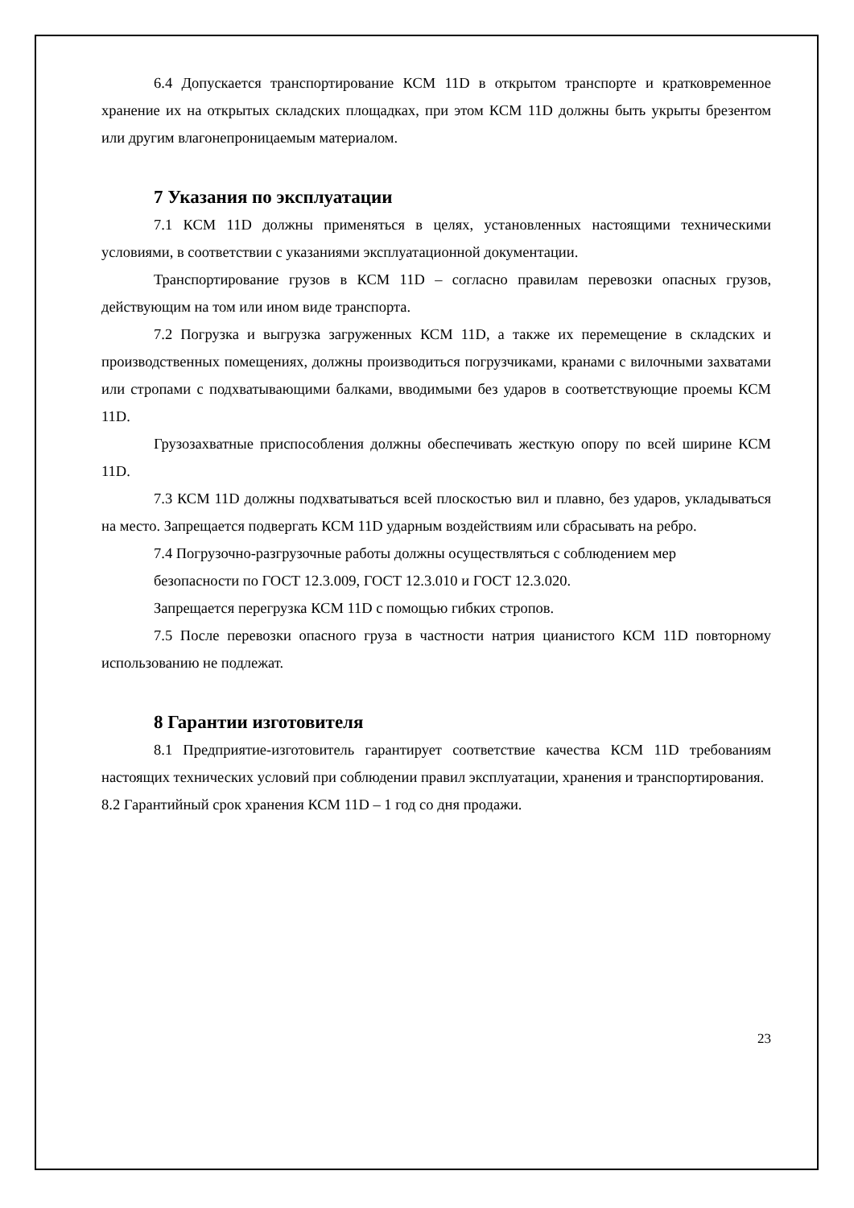6.4 Допускается транспортирование КСМ 11D в открытом транспорте и кратковременное хранение их на открытых складских площадках, при этом КСМ 11D должны быть укрыты брезентом или другим влагонепроницаемым материалом.
7 Указания по эксплуатации
7.1 КСМ 11D должны применяться в целях, установленных настоящими техническими условиями, в соответствии с указаниями эксплуатационной документации.
Транспортирование грузов в КСМ 11D – согласно правилам перевозки опасных грузов, действующим на том или ином виде транспорта.
7.2 Погрузка и выгрузка загруженных КСМ 11D, а также их перемещение в складских и производственных помещениях, должны производиться погрузчиками, кранами с вилочными захватами или стропами с подхватывающими балками, вводимыми без ударов в соответствующие проемы КСМ 11D.
Грузозахватные приспособления должны обеспечивать жесткую опору по всей ширине КСМ 11D.
7.3 КСМ 11D должны подхватываться всей плоскостью вил и плавно, без ударов, укладываться на место. Запрещается подвергать КСМ 11D ударным воздействиям или сбрасывать на ребро.
7.4 Погрузочно-разгрузочные работы должны осуществляться с соблюдением мер
безопасности по ГОСТ 12.3.009, ГОСТ 12.3.010 и ГОСТ 12.3.020.
Запрещается перегрузка КСМ 11D с помощью гибких стропов.
7.5 После перевозки опасного груза в частности натрия цианистого КСМ 11D повторному использованию не подлежат.
8 Гарантии изготовителя
8.1 Предприятие-изготовитель гарантирует соответствие качества КСМ 11D требованиям настоящих технических условий при соблюдении правил эксплуатации, хранения и транспортирования.
8.2 Гарантийный срок хранения КСМ 11D – 1 год со дня продажи.
23